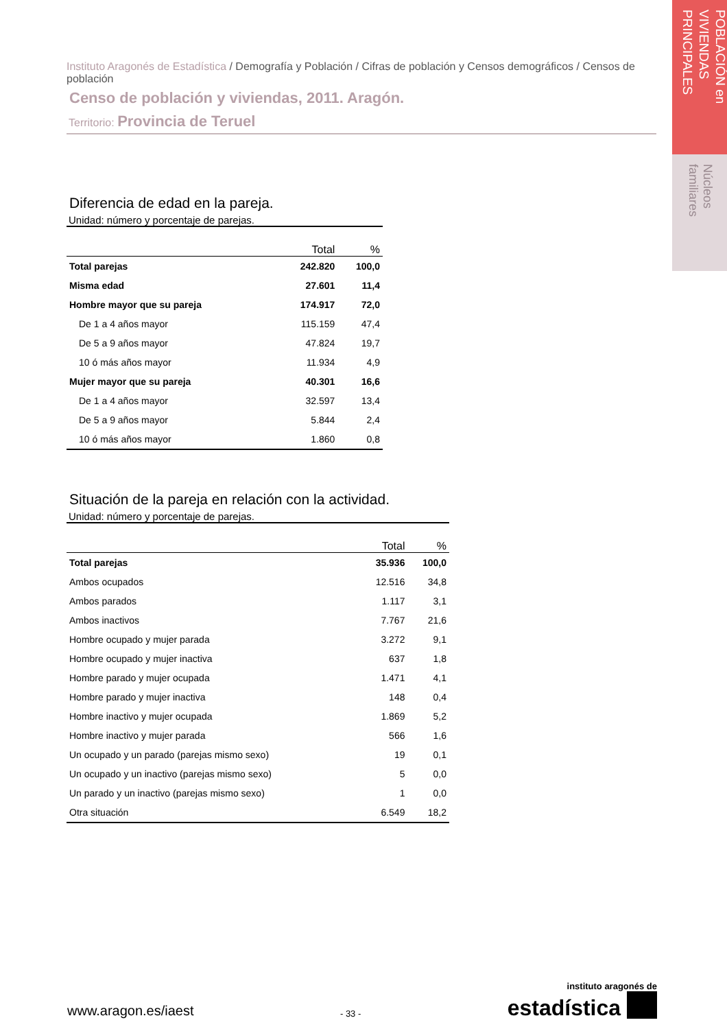POBLACIÓN en VIVIENDAS PRINCIPALES
Núcleos familiares
Instituto Aragonés de Estadística / Demografía y Población / Cifras de población y Censos demográficos / Censos de población
Censo de población y viviendas, 2011. Aragón.
Territorio: Provincia de Teruel
Diferencia de edad en la pareja.
Unidad: número y porcentaje de parejas.
| | Total | % |
| --- | --- | --- |
| Total parejas | 242.820 | 100,0 |
| Misma edad | 27.601 | 11,4 |
| Hombre mayor que su pareja | 174.917 | 72,0 |
| De 1 a 4 años mayor | 115.159 | 47,4 |
| De 5 a 9 años mayor | 47.824 | 19,7 |
| 10 ó más años mayor | 11.934 | 4,9 |
| Mujer mayor que su pareja | 40.301 | 16,6 |
| De 1 a 4 años mayor | 32.597 | 13,4 |
| De 5 a 9 años mayor | 5.844 | 2,4 |
| 10 ó más años mayor | 1.860 | 0,8 |
Situación de la pareja en relación con la actividad.
Unidad: número y porcentaje de parejas.
| | Total | % |
| --- | --- | --- |
| Total parejas | 35.936 | 100,0 |
| Ambos ocupados | 12.516 | 34,8 |
| Ambos parados | 1.117 | 3,1 |
| Ambos inactivos | 7.767 | 21,6 |
| Hombre ocupado y mujer parada | 3.272 | 9,1 |
| Hombre ocupado y mujer inactiva | 637 | 1,8 |
| Hombre parado y mujer ocupada | 1.471 | 4,1 |
| Hombre parado y mujer inactiva | 148 | 0,4 |
| Hombre inactivo y mujer ocupada | 1.869 | 5,2 |
| Hombre inactivo y mujer parada | 566 | 1,6 |
| Un ocupado y un parado (parejas mismo sexo) | 19 | 0,1 |
| Un ocupado y un inactivo (parejas mismo sexo) | 5 | 0,0 |
| Un parado y un inactivo (parejas mismo sexo) | 1 | 0,0 |
| Otra situación | 6.549 | 18,2 |
www.aragon.es/iaest
- 33 -
instituto aragonés de
estadística